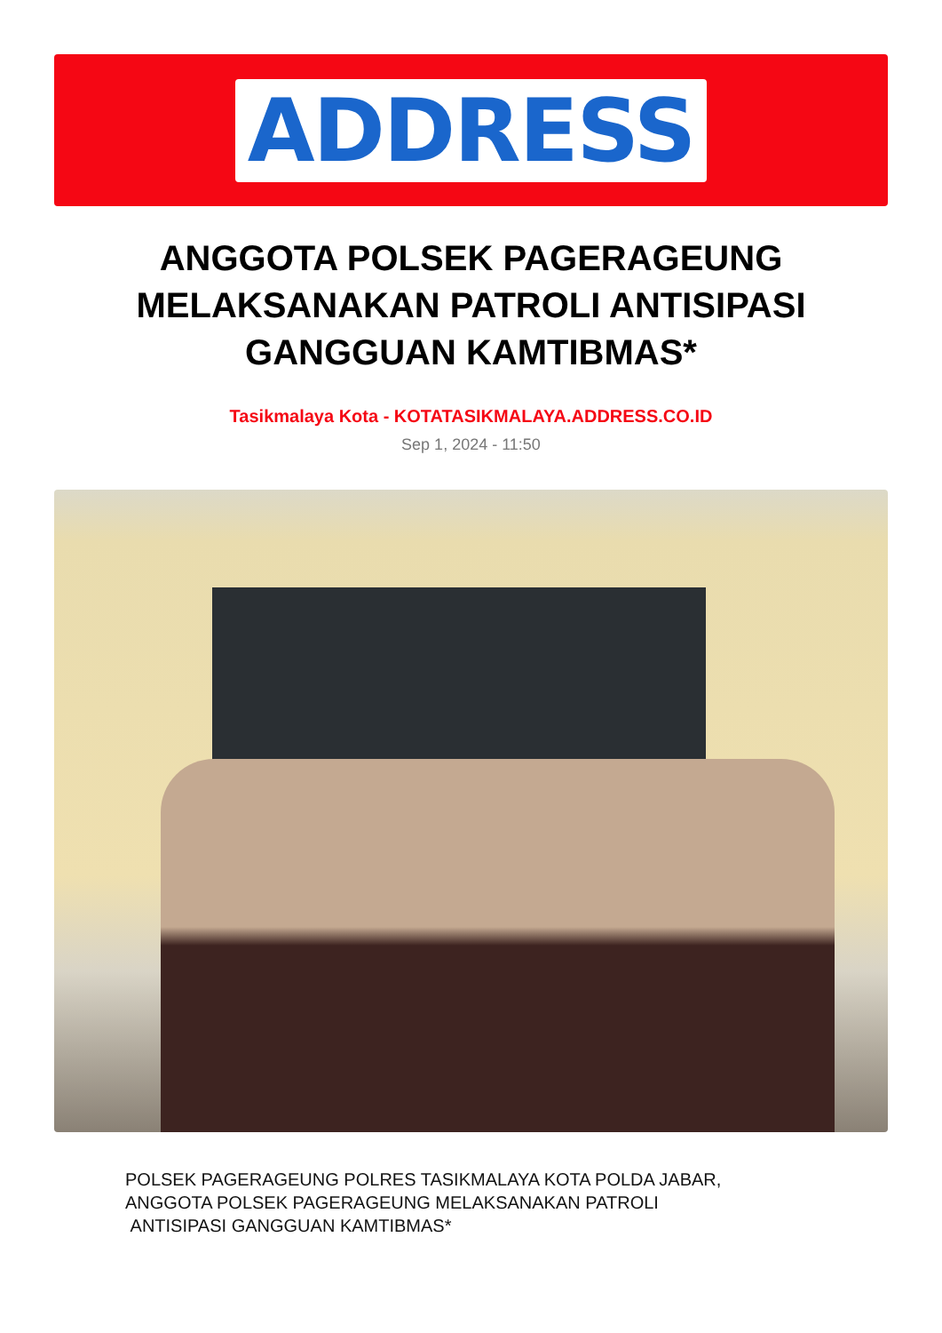ADDRESS
ANGGOTA POLSEK PAGERAGEUNG MELAKSANAKAN PATROLI ANTISIPASI GANGGUAN KAMTIBMAS*
Tasikmalaya Kota - KOTATASIKMALAYA.ADDRESS.CO.ID
Sep 1, 2024 - 11:50
POLSEK PAGERAGEUNG POLRES TASIKMALAYA KOTA POLDA JABAR,
ANGGOTA POLSEK PAGERAGEUNG MELAKSANAKAN PATROLI
ANTISIPASI GANGGUAN KAMTIBMAS*